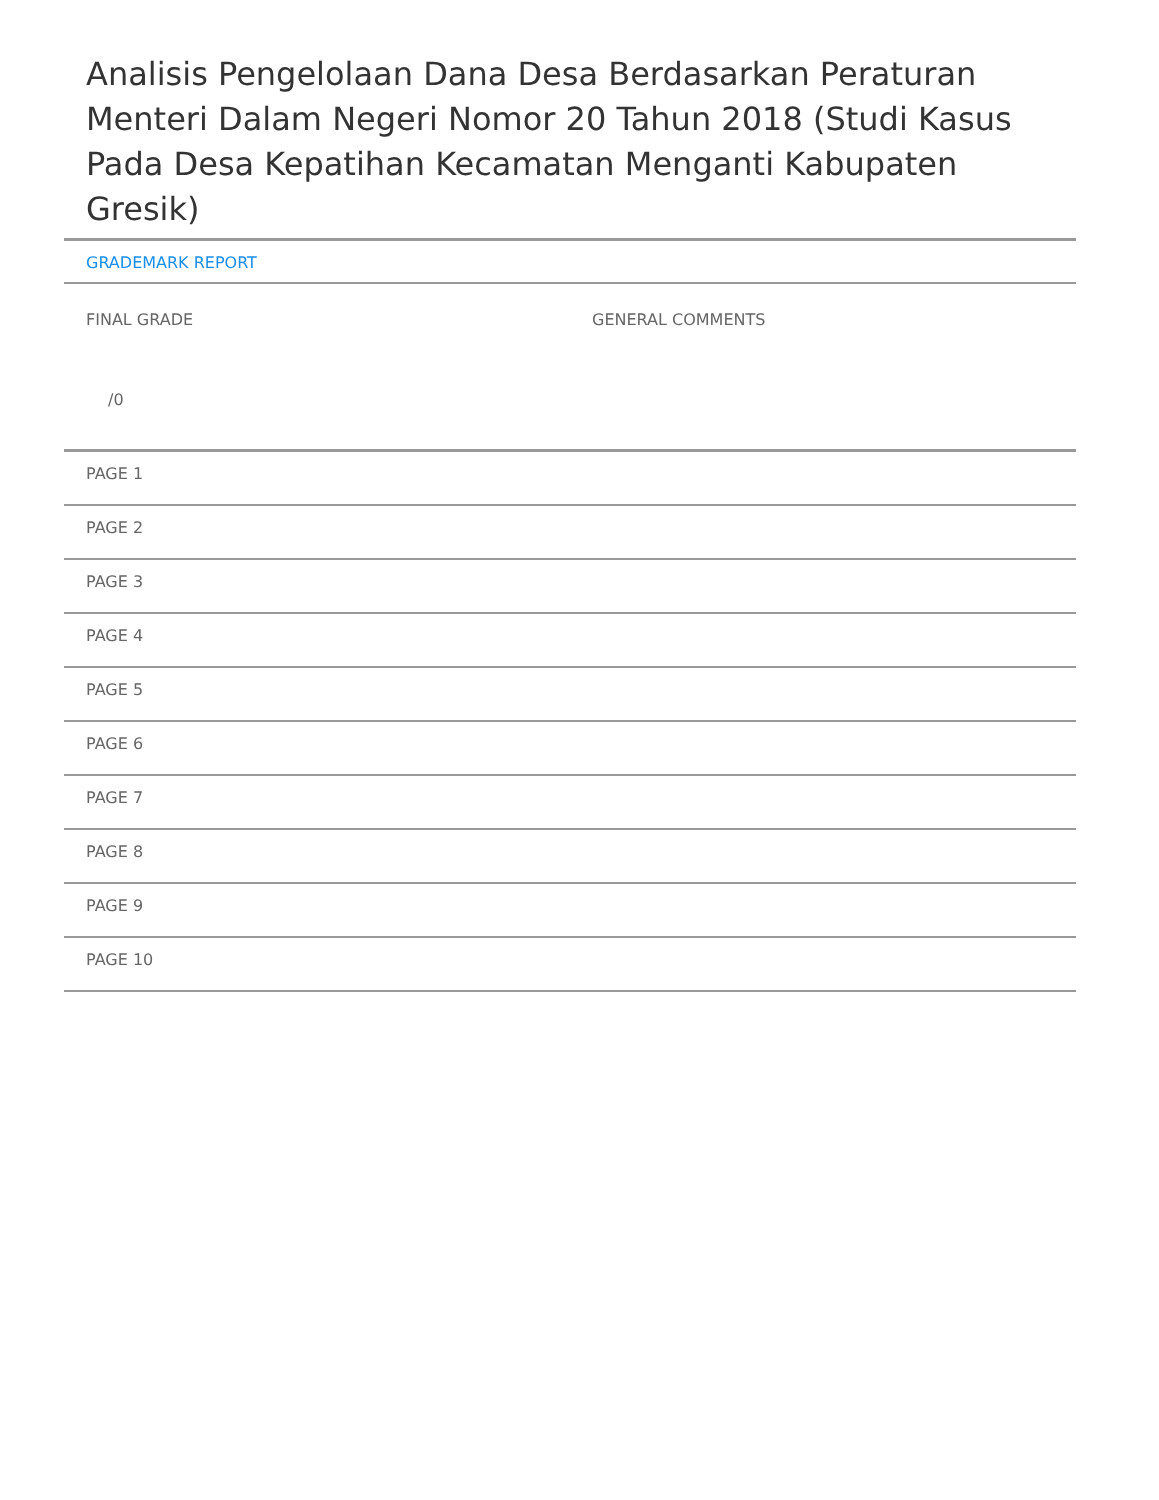Analisis Pengelolaan Dana Desa Berdasarkan Peraturan Menteri Dalam Negeri Nomor 20 Tahun 2018 (Studi Kasus Pada Desa Kepatihan Kecamatan Menganti Kabupaten Gresik)
GRADEMARK REPORT
FINAL GRADE
/0
GENERAL COMMENTS
PAGE 1
PAGE 2
PAGE 3
PAGE 4
PAGE 5
PAGE 6
PAGE 7
PAGE 8
PAGE 9
PAGE 10